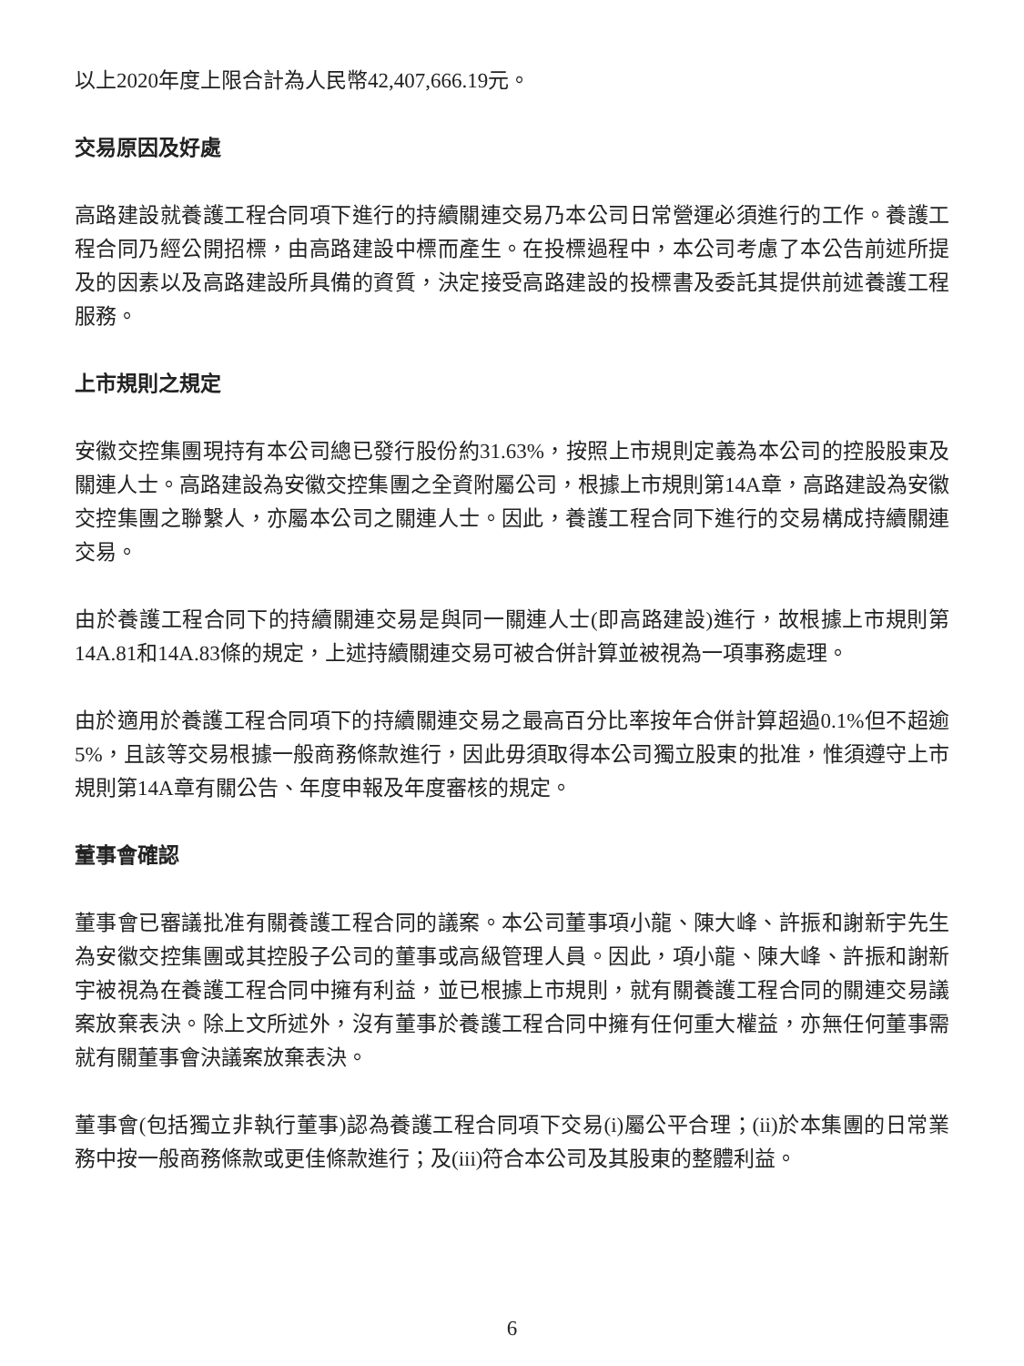以上2020年度上限合計為人民幣42,407,666.19元。
交易原因及好處
高路建設就養護工程合同項下進行的持續關連交易乃本公司日常營運必須進行的工作。養護工程合同乃經公開招標，由高路建設中標而產生。在投標過程中，本公司考慮了本公告前述所提及的因素以及高路建設所具備的資質，決定接受高路建設的投標書及委託其提供前述養護工程服務。
上市規則之規定
安徽交控集團現持有本公司總已發行股份約31.63%，按照上市規則定義為本公司的控股股東及關連人士。高路建設為安徽交控集團之全資附屬公司，根據上市規則第14A章，高路建設為安徽交控集團之聯繫人，亦屬本公司之關連人士。因此，養護工程合同下進行的交易構成持續關連交易。
由於養護工程合同下的持續關連交易是與同一關連人士(即高路建設)進行，故根據上市規則第14A.81和14A.83條的規定，上述持續關連交易可被合併計算並被視為一項事務處理。
由於適用於養護工程合同項下的持續關連交易之最高百分比率按年合併計算超過0.1%但不超逾5%，且該等交易根據一般商務條款進行，因此毋須取得本公司獨立股東的批准，惟須遵守上市規則第14A章有關公告、年度申報及年度審核的規定。
董事會確認
董事會已審議批准有關養護工程合同的議案。本公司董事項小龍、陳大峰、許振和謝新宇先生為安徽交控集團或其控股子公司的董事或高級管理人員。因此，項小龍、陳大峰、許振和謝新宇被視為在養護工程合同中擁有利益，並已根據上市規則，就有關養護工程合同的關連交易議案放棄表決。除上文所述外，沒有董事於養護工程合同中擁有任何重大權益，亦無任何董事需就有關董事會決議案放棄表決。
董事會(包括獨立非執行董事)認為養護工程合同項下交易(i)屬公平合理；(ii)於本集團的日常業務中按一般商務條款或更佳條款進行；及(iii)符合本公司及其股東的整體利益。
6